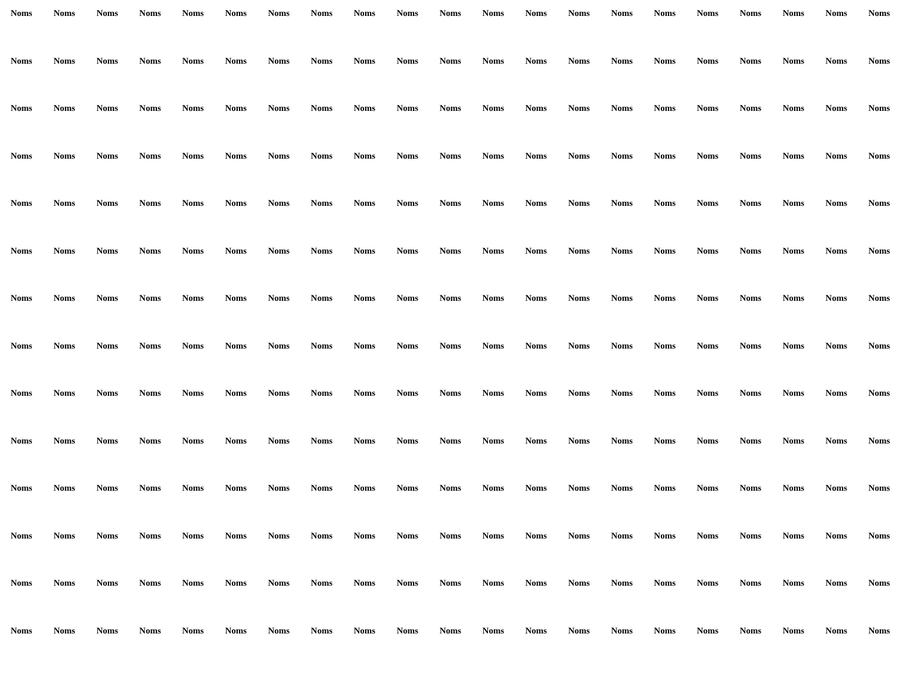Noms Noms Noms Noms Noms Noms Noms Noms Noms Noms Noms Noms Noms Noms Noms Noms Noms Noms Noms Noms Noms Noms Noms Noms Noms Noms Noms Noms Noms Noms Noms Noms Noms Noms Noms Noms Noms Noms Noms Noms Noms Noms Noms Noms Noms Noms Noms Noms Noms Noms Noms Noms Noms Noms Noms Noms Noms Noms Noms Noms Noms Noms Noms Noms Noms Noms Noms Noms Noms Noms Noms Noms Noms Noms Noms Noms Noms Noms Noms Noms Noms Noms Noms Noms Noms Noms Noms Noms Noms Noms Noms Noms Noms Noms Noms Noms Noms Noms Noms Noms Noms Noms Noms Noms Noms Noms Noms Noms Noms Noms Noms Noms Noms Noms Noms Noms Noms Noms Noms Noms Noms Noms Noms Noms Noms Noms Noms Noms Noms Noms Noms Noms Noms Noms Noms Noms Noms Noms Noms Noms Noms Noms Noms Noms Noms Noms Noms Noms Noms Noms Noms Noms Noms Noms Noms Noms Noms Noms Noms Noms Noms Noms Noms Noms Noms Noms Noms Noms Noms Noms Noms Noms Noms Noms Noms Noms Noms Noms Noms Noms Noms Noms Noms Noms Noms Noms Noms Noms Noms Noms Noms Noms Noms Noms Noms Noms Noms Noms Noms Noms Noms Noms Noms Noms Noms Noms Noms Noms Noms Noms Noms Noms Noms Noms Noms Noms Noms Noms Noms Noms Noms Noms Noms Noms Noms Noms Noms Noms Noms Noms Noms Noms Noms Noms Noms Noms Noms Noms Noms Noms Noms Noms Noms Noms Noms Noms Noms Noms Noms Noms Noms Noms Noms Noms Noms Noms Noms Noms Noms Noms Noms Noms Noms Noms Noms Noms Noms Noms Noms Noms Noms Noms Noms Noms Noms Noms Noms Noms Noms Noms Noms Noms Noms Noms Noms Noms Noms Noms Noms Noms Noms Noms Noms Noms